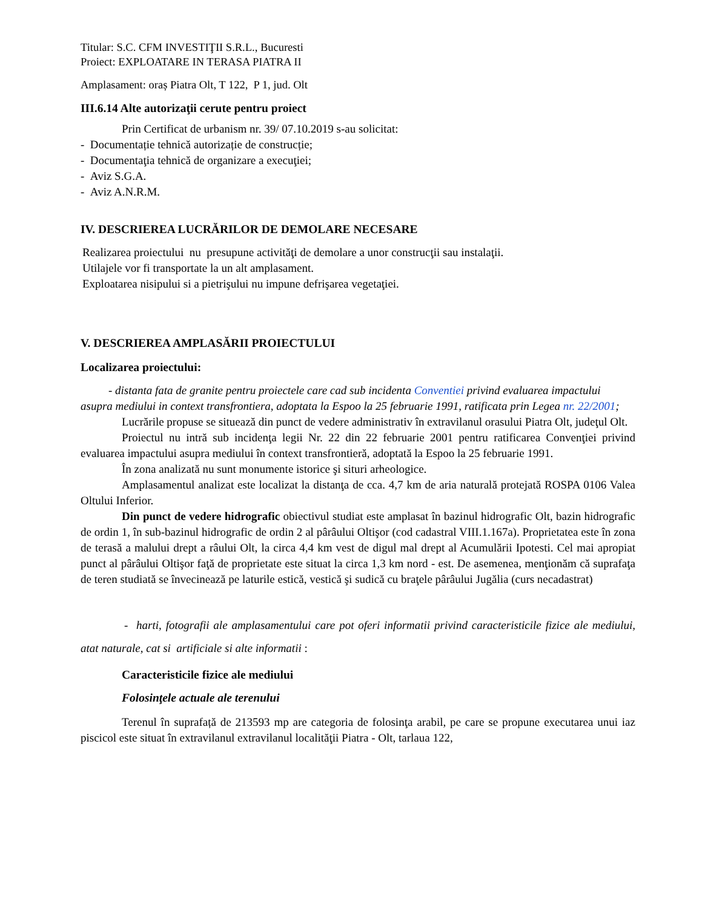Titular: S.C. CFM INVESTIŢII S.R.L., Bucuresti
Proiect: EXPLOATARE IN TERASA PIATRA II
Amplasament: oraș Piatra Olt, T 122, P 1, jud. Olt
III.6.14 Alte autorizaţii cerute pentru proiect
Prin Certificat de urbanism nr. 39/ 07.10.2019 s-au solicitat:
- Documentație tehnică autorizație de construcție;
- Documentaţia tehnică de organizare a execuţiei;
- Aviz S.G.A.
- Aviz A.N.R.M.
IV. DESCRIEREA LUCRĂRILOR DE DEMOLARE NECESARE
Realizarea proiectului nu presupune activităţi de demolare a unor construcţii sau instalaţii.
Utilajele vor fi transportate la un alt amplasament.
Exploatarea nisipului si a pietrişului nu impune defrişarea vegetaţiei.
V. DESCRIEREA AMPLASĂRII PROIECTULUI
Localizarea proiectului:
- distanta fata de granite pentru proiectele care cad sub incidenta Conventiei privind evaluarea impactului asupra mediului in context transfrontiera, adoptata la Espoo la 25 februarie 1991, ratificata prin Legea nr. 22/2001;
Lucrările propuse se situează din punct de vedere administrativ în extravilanul orasului Piatra Olt, judeţul Olt.
Proiectul nu intră sub incidenţa legii Nr. 22 din 22 februarie 2001 pentru ratificarea Convenţiei privind evaluarea impactului asupra mediului în context transfrontieră, adoptată la Espoo la 25 februarie 1991.
În zona analizată nu sunt monumente istorice şi situri arheologice.
Amplasamentul analizat este localizat la distanţa de cca. 4,7 km de aria naturală protejată ROSPA 0106 Valea Oltului Inferior.
Din punct de vedere hidrografic obiectivul studiat este amplasat în bazinul hidrografic Olt, bazin hidrografic de ordin 1, în sub-bazinul hidrografic de ordin 2 al pârâului Oltişor (cod cadastral VIII.1.167a). Proprietatea este în zona de terasă a malului drept a râului Olt, la circa 4,4 km vest de digul mal drept al Acumulării Ipotesti. Cel mai apropiat punct al pârâului Oltişor faţă de proprietate este situat la circa 1,3 km nord - est. De asemenea, menţionăm că suprafaţa de teren studiată se învecinează pe laturile estică, vestică şi sudică cu braţele pârâului Jugălia (curs necadastrat)
- harti, fotografii ale amplasamentului care pot oferi informatii privind caracteristicile fizice ale mediului, atat naturale, cat si artificiale si alte informatii :
Caracteristicile fizice ale mediului
Folosinţele actuale ale terenului
Terenul în suprafață de 213593 mp are categoria de folosinţa arabil, pe care se propune executarea unui iaz piscicol este situat în extravilanul extravilanul localităţii Piatra - Olt, tarlaua 122,